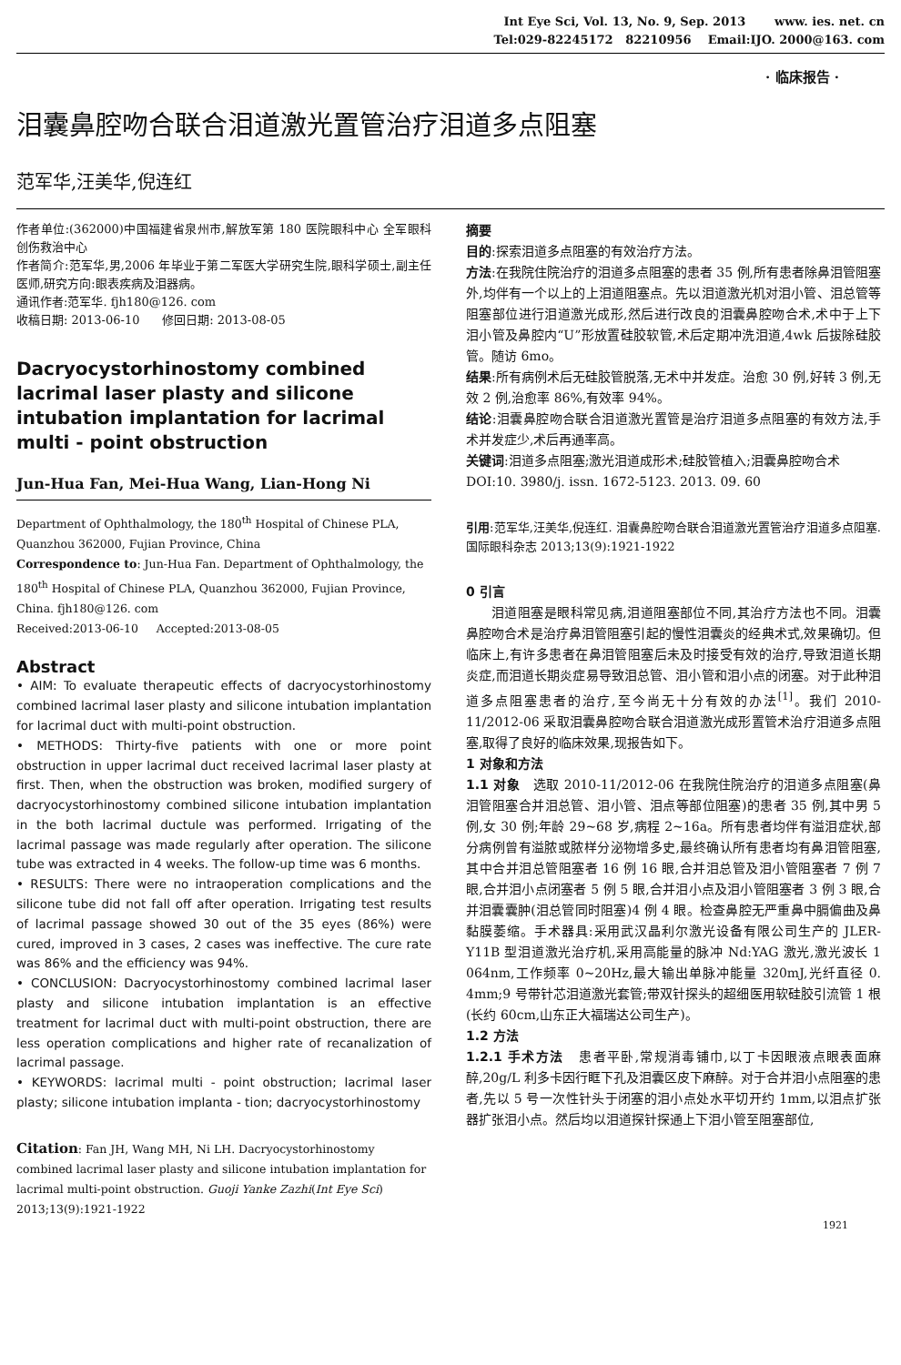Int Eye Sci, Vol. 13, No. 9, Sep. 2013 www. ies. net. cn
Tel:029-82245172 82210956 Email:IJO. 2000@163. com
· 临床报告 ·
泪囊鼻腔吻合联合泪道激光置管治疗泪道多点阻塞
范军华,汪美华,倪连红
作者单位:(362000)中国福建省泉州市,解放军第 180 医院眼科中心 全军眼科创伤救治中心
作者简介:范军华,男,2006 年毕业于第二军医大学研究生院,眼科学硕士,副主任医师,研究方向:眼表疾病及泪器病。
通讯作者:范军华. fjh180@126. com
收稿日期: 2013-06-10 修回日期: 2013-08-05
Dacryocystorhinostomy combined lacrimal laser plasty and silicone intubation implantation for lacrimal multi - point obstruction
Jun-Hua Fan, Mei-Hua Wang, Lian-Hong Ni
Department of Ophthalmology, the 180<sup>th</sup> Hospital of Chinese PLA, Quanzhou 362000, Fujian Province, China
Correspondence to: Jun-Hua Fan. Department of Ophthalmology, the 180<sup>th</sup> Hospital of Chinese PLA, Quanzhou 362000, Fujian Province, China. fjh180@126. com
Received:2013-06-10 Accepted:2013-08-05
Abstract
• AIM: To evaluate therapeutic effects of dacryocystorhinostomy combined lacrimal laser plasty and silicone intubation implantation for lacrimal duct with multi-point obstruction.
• METHODS: Thirty-five patients with one or more point obstruction in upper lacrimal duct received lacrimal laser plasty at first. Then, when the obstruction was broken, modified surgery of dacryocystorhinostomy combined silicone intubation implantation in the both lacrimal ductule was performed. Irrigating of the lacrimal passage was made regularly after operation. The silicone tube was extracted in 4 weeks. The follow-up time was 6 months.
• RESULTS: There were no intraoperation complications and the silicone tube did not fall off after operation. Irrigating test results of lacrimal passage showed 30 out of the 35 eyes (86%) were cured, improved in 3 cases, 2 cases was ineffective. The cure rate was 86% and the efficiency was 94%.
• CONCLUSION: Dacryocystorhinostomy combined lacrimal laser plasty and silicone intubation implantation is an effective treatment for lacrimal duct with multi-point obstruction, there are less operation complications and higher rate of recanalization of lacrimal passage.
• KEYWORDS: lacrimal multi - point obstruction; lacrimal laser plasty; silicone intubation implanta - tion; dacryocystorhinostomy
Citation: Fan JH, Wang MH, Ni LH. Dacryocystorhinostomy combined lacrimal laser plasty and silicone intubation implantation for lacrimal multi-point obstruction. Guoji Yanke Zazhi(Int Eye Sci) 2013;13(9):1921-1922
摘要
目的:探索泪道多点阻塞的有效治疗方法。
方法:在我院住院治疗的泪道多点阻塞的患者 35 例,所有患者除鼻泪管阻塞外,均伴有一个以上的上泪道阻塞点。先以泪道激光机对泪小管、泪总管等阻塞部位进行泪道激光成形,然后进行改良的泪囊鼻腔吻合术,术中于上下泪小管及鼻腔内“U”形放置硅胶软管,术后定期冲洗泪道,4wk 后拔除硅胶管。随访 6mo。
结果:所有病例术后无硅胶管脱落,无术中并发症。治愈 30 例,好转 3 例,无效 2 例,治愈率 86%,有效率 94%。
结论:泪囊鼻腔吻合联合泪道激光置管是治疗泪道多点阻塞的有效方法,手术并发症少,术后再通率高。
关键词:泪道多点阻塞;激光泪道成形术;硅胶管植入;泪囊鼻腔吻合术
DOI:10. 3980/j. issn. 1672-5123. 2013. 09. 60
引用:范军华,汪美华,倪连红. 泪囊鼻腔吻合联合泪道激光置管治疗泪道多点阻塞. 国际眼科杂志 2013;13(9):1921-1922
0 引言
泪道阻塞是眼科常见病,泪道阻塞部位不同,其治疗方法也不同。泪囊鼻腔吻合术是治疗鼻泪管阻塞引起的慢性泪囊炎的经典术式,效果确切。但临床上,有许多患者在鼻泪管阻塞后未及时接受有效的治疗,导致泪道长期炎症,而泪道长期炎症易导致泪总管、泪小管和泪小点的闭塞。对于此种泪道多点阻塞患者的治疗,至今尚无十分有效的办法<sup>[1]</sup>。我们 2010-11/2012-06 采取泪囊鼻腔吻合联合泪道激光成形置管术治疗泪道多点阻塞,取得了良好的临床效果,现报告如下。
1 对象和方法
1.1 对象 选取 2010-11/2012-06 在我院住院治疗的泪道多点阻塞(鼻泪管阻塞合并泪总管、泪小管、泪点等部位阻塞)的患者 35 例,其中男 5 例,女 30 例;年龄 29~68 岁,病程 2~16a。所有患者均伴有溢泪症状,部分病例曾有溢脓或脓样分泌物增多史,最终确认所有患者均有鼻泪管阻塞,其中合并泪总管阻塞者 16 例 16 眼,合并泪总管及泪小管阻塞者 7 例 7 眼,合并泪小点闭塞者 5 例 5 眼,合并泪小点及泪小管阻塞者 3 例 3 眼,合并泪囊囊肿(泪总管同时阻塞)4 例 4 眼。检查鼻腔无严重鼻中膈偏曲及鼻黏膜萎缩。手术器具:采用武汉晶利尔激光设备有限公司生产的 JLER-Y11B 型泪道激光治疗机,采用高能量的脉冲 Nd:YAG 激光,激光波长 1 064nm,工作频率 0~20Hz,最大输出单脉冲能量 320mJ,光纤直径 0. 4mm;9 号带针芯泪道激光套管;带双针探头的超细医用软硅胶引流管 1 根(长约 60cm,山东正大福瑞达公司生产)。
1.2 方法
1.2.1 手术方法 患者平卧,常规消毒铺巾,以丁卡因眼液点眼表面麻醉,20g/L 利多卡因行眶下孔及泪囊区皮下麻醉。对于合并泪小点阻塞的患者,先以 5 号一次性针头于闭塞的泪小点处水平切开约 1mm,以泪点扩张器扩张泪小点。然后均以泪道探针探通上下泪小管至阻塞部位,
1921